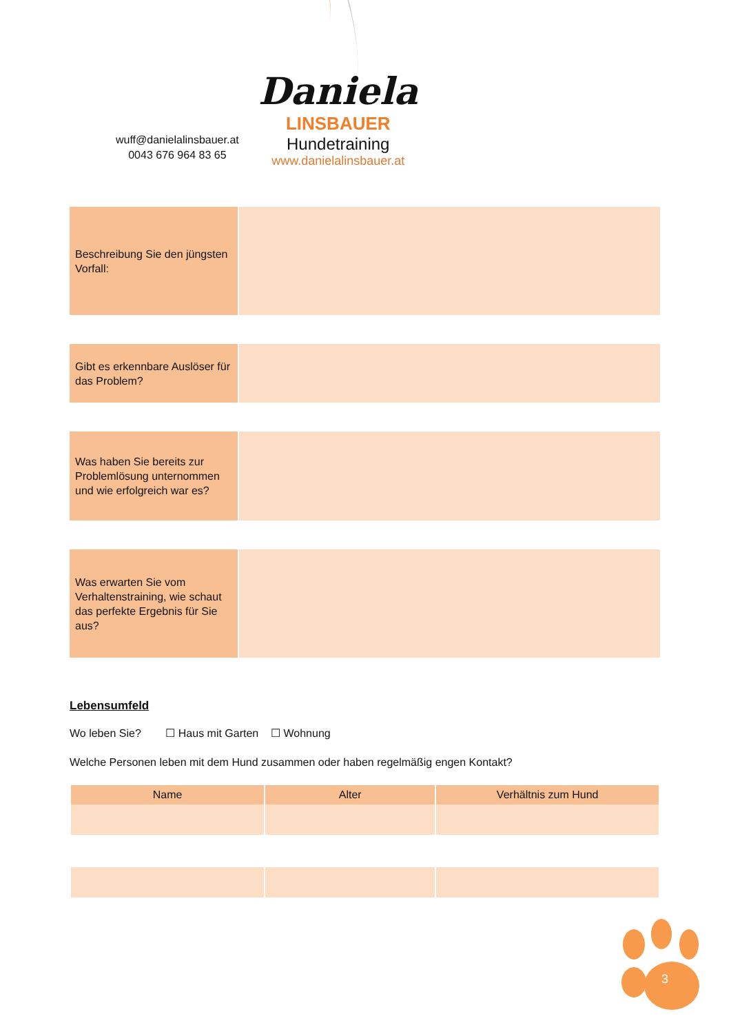wuff@danielalinsbauer.at
0043 676 964 83 65
Daniela
LINSBAUER
Hundetraining
www.danielalinsbauer.at
Beschreibung Sie den jüngsten Vorfall:
Gibt es erkennbare Auslöser für das Problem?
Was haben Sie bereits zur Problemlösung unternommen und wie erfolgreich war es?
Was erwarten Sie vom Verhaltenstraining, wie schaut das perfekte Ergebnis für Sie aus?
Lebensumfeld
Wo leben Sie? ☐ Haus mit Garten ☐ Wohnung
Welche Personen leben mit dem Hund zusammen oder haben regelmäßig engen Kontakt?
| Name | Alter | Verhältnis zum Hund |
| --- | --- | --- |
3